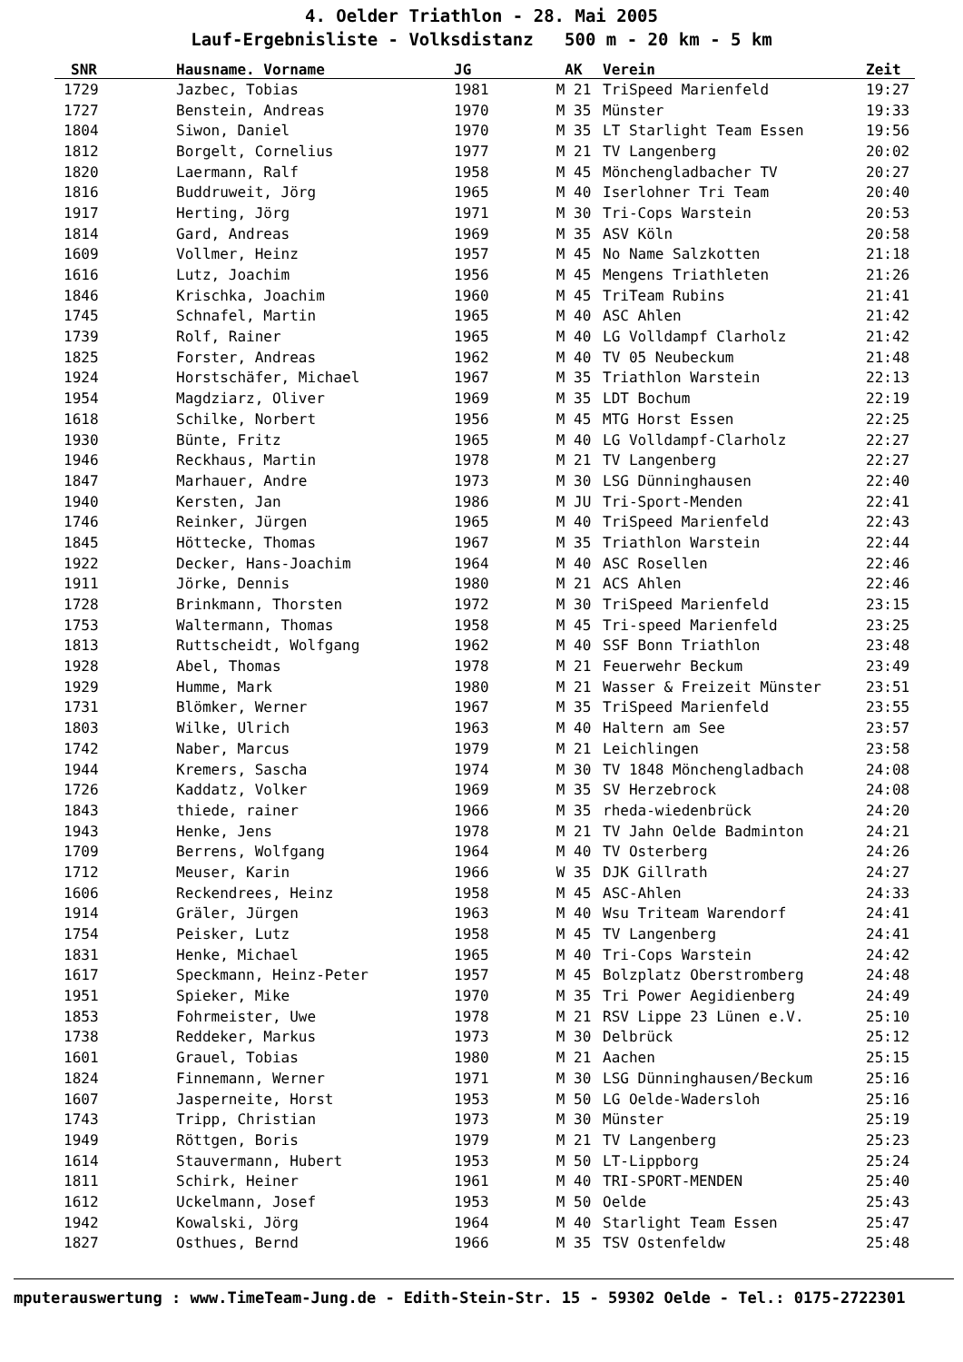4. Oelder Triathlon - 28. Mai 2005
Lauf-Ergebnisliste - Volksdistanz 500 m - 20 km - 5 km
| SNR | Hausname. Vorname | JG | AK | Verein | Zeit |
| --- | --- | --- | --- | --- | --- |
| 1729 | Jazbec, Tobias | 1981 | M 21 | TriSpeed Marienfeld | 19:27 |
| 1727 | Benstein, Andreas | 1970 | M 35 | Münster | 19:33 |
| 1804 | Siwon, Daniel | 1970 | M 35 | LT Starlight Team Essen | 19:56 |
| 1812 | Borgelt, Cornelius | 1977 | M 21 | TV Langenberg | 20:02 |
| 1820 | Laermann, Ralf | 1958 | M 45 | Mönchengladbacher TV | 20:27 |
| 1816 | Buddruweit, Jörg | 1965 | M 40 | Iserlohner Tri Team | 20:40 |
| 1917 | Herting, Jörg | 1971 | M 30 | Tri-Cops Warstein | 20:53 |
| 1814 | Gard, Andreas | 1969 | M 35 | ASV Köln | 20:58 |
| 1609 | Vollmer, Heinz | 1957 | M 45 | No Name Salzkotten | 21:18 |
| 1616 | Lutz, Joachim | 1956 | M 45 | Mengens Triathleten | 21:26 |
| 1846 | Krischka, Joachim | 1960 | M 45 | TriTeam Rubins | 21:41 |
| 1745 | Schnafel, Martin | 1965 | M 40 | ASC Ahlen | 21:42 |
| 1739 | Rolf, Rainer | 1965 | M 40 | LG Volldampf Clarholz | 21:42 |
| 1825 | Forster, Andreas | 1962 | M 40 | TV 05 Neubeckum | 21:48 |
| 1924 | Horstschäfer, Michael | 1967 | M 35 | Triathlon Warstein | 22:13 |
| 1954 | Magdziarz, Oliver | 1969 | M 35 | LDT Bochum | 22:19 |
| 1618 | Schilke, Norbert | 1956 | M 45 | MTG Horst Essen | 22:25 |
| 1930 | Bünte, Fritz | 1965 | M 40 | LG Volldampf-Clarholz | 22:27 |
| 1946 | Reckhaus, Martin | 1978 | M 21 | TV Langenberg | 22:27 |
| 1847 | Marhauer, Andre | 1973 | M 30 | LSG Dünninghausen | 22:40 |
| 1940 | Kersten, Jan | 1986 | M JU | Tri-Sport-Menden | 22:41 |
| 1746 | Reinker, Jürgen | 1965 | M 40 | TriSpeed Marienfeld | 22:43 |
| 1845 | Höttecke, Thomas | 1967 | M 35 | Triathlon Warstein | 22:44 |
| 1922 | Decker, Hans-Joachim | 1964 | M 40 | ASC Rosellen | 22:46 |
| 1911 | Jörke, Dennis | 1980 | M 21 | ACS Ahlen | 22:46 |
| 1728 | Brinkmann, Thorsten | 1972 | M 30 | TriSpeed Marienfeld | 23:15 |
| 1753 | Waltermann, Thomas | 1958 | M 45 | Tri-speed Marienfeld | 23:25 |
| 1813 | Ruttscheidt, Wolfgang | 1962 | M 40 | SSF Bonn Triathlon | 23:48 |
| 1928 | Abel, Thomas | 1978 | M 21 | Feuerwehr Beckum | 23:49 |
| 1929 | Humme, Mark | 1980 | M 21 | Wasser & Freizeit Münster | 23:51 |
| 1731 | Blömker, Werner | 1967 | M 35 | TriSpeed Marienfeld | 23:55 |
| 1803 | Wilke, Ulrich | 1963 | M 40 | Haltern am See | 23:57 |
| 1742 | Naber, Marcus | 1979 | M 21 | Leichlingen | 23:58 |
| 1944 | Kremers, Sascha | 1974 | M 30 | TV 1848 Mönchengladbach | 24:08 |
| 1726 | Kaddatz, Volker | 1969 | M 35 | SV Herzebrock | 24:08 |
| 1843 | thiede, rainer | 1966 | M 35 | rheda-wiedenbrück | 24:20 |
| 1943 | Henke, Jens | 1978 | M 21 | TV Jahn Oelde Badminton | 24:21 |
| 1709 | Berrens, Wolfgang | 1964 | M 40 | TV Osterberg | 24:26 |
| 1712 | Meuser, Karin | 1966 | W 35 | DJK Gillrath | 24:27 |
| 1606 | Reckendrees, Heinz | 1958 | M 45 | ASC-Ahlen | 24:33 |
| 1914 | Gräler, Jürgen | 1963 | M 40 | Wsu Triteam Warendorf | 24:41 |
| 1754 | Peisker, Lutz | 1958 | M 45 | TV Langenberg | 24:41 |
| 1831 | Henke, Michael | 1965 | M 40 | Tri-Cops Warstein | 24:42 |
| 1617 | Speckmann, Heinz-Peter | 1957 | M 45 | Bolzplatz Oberstromberg | 24:48 |
| 1951 | Spieker, Mike | 1970 | M 35 | Tri Power Aegidienberg | 24:49 |
| 1853 | Fohrmeister, Uwe | 1978 | M 21 | RSV Lippe 23 Lünen e.V. | 25:10 |
| 1738 | Reddeker, Markus | 1973 | M 30 | Delbrück | 25:12 |
| 1601 | Grauel, Tobias | 1980 | M 21 | Aachen | 25:15 |
| 1824 | Finnemann, Werner | 1971 | M 30 | LSG Dünninghausen/Beckum | 25:16 |
| 1607 | Jasperneite, Horst | 1953 | M 50 | LG Oelde-Wadersloh | 25:16 |
| 1743 | Tripp, Christian | 1973 | M 30 | Münster | 25:19 |
| 1949 | Röttgen, Boris | 1979 | M 21 | TV Langenberg | 25:23 |
| 1614 | Stauvermann, Hubert | 1953 | M 50 | LT-Lippborg | 25:24 |
| 1811 | Schirk, Heiner | 1961 | M 40 | TRI-SPORT-MENDEN | 25:40 |
| 1612 | Uckelmann, Josef | 1953 | M 50 | Oelde | 25:43 |
| 1942 | Kowalski, Jörg | 1964 | M 40 | Starlight Team Essen | 25:47 |
| 1827 | Osthues, Bernd | 1966 | M 35 | TSV Ostenfeldw | 25:48 |
mputerauswertung : www.TimeTeam-Jung.de - Edith-Stein-Str. 15 - 59302 Oelde - Tel.: 0175-2722301